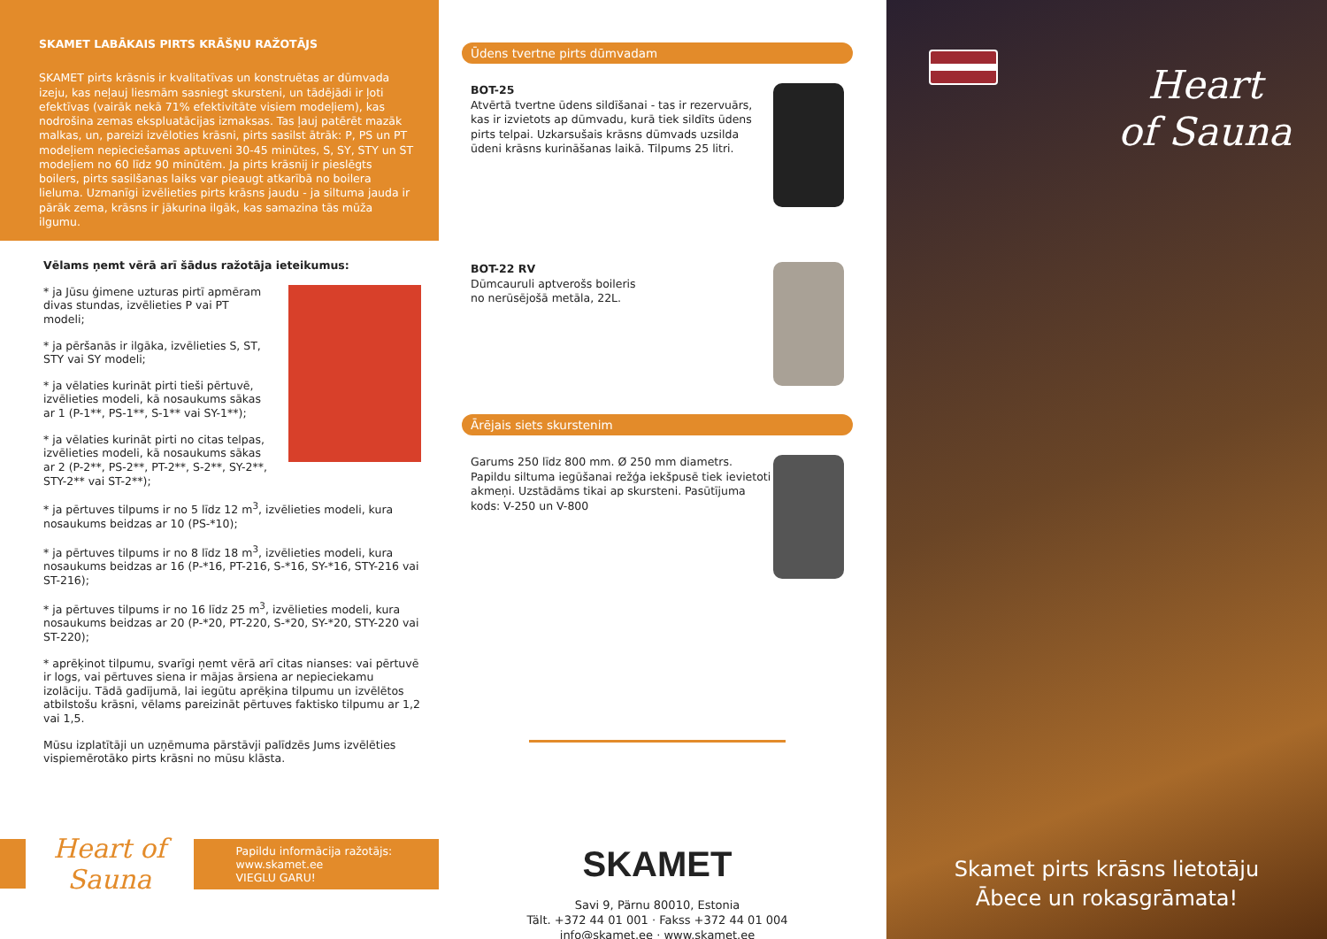SKAMET LABĀKAIS PIRTS KRĀŠŅU RAŽOTĀJS
SKAMET pirts krāsnis ir kvalitatīvas un konstruētas ar dūmvada izeju, kas neļauj liesmām sasniegt skursteni, un tādējādi ir ļoti efektīvas (vairāk nekā 71% efektivitāte visiem modeļiem), kas nodrošina zemas ekspluatācijas izmaksas. Tas ļauj patērēt mazāk malkas, un, pareizi izvēloties krāsni, pirts sasilst ātrāk: P, PS un PT modeļiem nepieciešamas aptuveni 30-45 minūtes, S, SY, STY un ST modeļiem no 60 līdz 90 minūtēm. Ja pirts krāsnij ir pieslēgts boilers, pirts sasilšanas laiks var pieaugt atkarībā no boilera lieluma. Uzmanīgi izvēlieties pirts krāsns jaudu - ja siltuma jauda ir pārāk zema, krāsns ir jākurina ilgāk, kas samazina tās mūža ilgumu.
Vēlams ņemt vērā arī šādus ražotāja ieteikumus:
* ja Jūsu ģimene uzturas pirtī apmēram divas stundas, izvēlieties P vai PT modeli;
* ja pēršanās ir ilgāka, izvēlieties S, ST, STY vai SY modeli;
* ja vēlaties kurināt pirti tieši pērtuvē, izvēlieties modeli, kā nosaukums sākas ar 1 (P-1**, PS-1**, S-1** vai SY-1**);
* ja vēlaties kurināt pirti no citas telpas, izvēlieties modeli, kā nosaukums sākas ar 2 (P-2**, PS-2**, PT-2**, S-2**, SY-2**, STY-2** vai ST-2**);
* ja pērtuves tilpums ir no 5 līdz 12 m<sup>3</sup>, izvēlieties modeli, kura nosaukums beidzas ar 10 (PS-*10);
* ja pērtuves tilpums ir no 8 līdz 18 m<sup>3</sup>, izvēlieties modeli, kura nosaukums beidzas ar 16 (P-*16, PT-216, S-*16, SY-*16, STY-216 vai ST-216);
* ja pērtuves tilpums ir no 16 līdz 25 m<sup>3</sup>, izvēlieties modeli, kura nosaukums beidzas ar 20 (P-*20, PT-220, S-*20, SY-*20, STY-220 vai ST-220);
* aprēķinot tilpumu, svarīgi ņemt vērā arī citas nianses: vai pērtuvē ir logs, vai pērtuves siena ir mājas ārsiena ar nepieciekamu izolāciju. Tādā gadījumā, lai iegūtu aprēķina tilpumu un izvēlētos atbilstošu krāsni, vēlams pareizināt pērtuves faktisko tilpumu ar 1,2 vai 1,5.
Mūsu izplatītāji un uzņēmuma pārstāvji palīdzēs Jums izvēlēties vispiemērotāko pirts krāsni no mūsu klāsta.
Heart of Sauna
Papildu informācija ražotājs:
www.skamet.ee
VIEGLU GARU!
Ūdens tvertne pirts dūmvadam
BOT-25
Atvērtā tvertne ūdens sildīšanai - tas ir rezervuārs, kas ir izvietots ap dūmvadu, kurā tiek sildīts ūdens pirts telpai. Uzkarsušais krāsns dūmvads uzsilda ūdeni krāsns kurināšanas laikā. Tilpums 25 litri.
BOT-22 RV
Dūmcauruli aptverošs boileris
no nerūsējošā metāla, 22L.
Ārējais siets skurstenim
Garums 250 līdz 800 mm. Ø 250 mm diametrs. Papildu siltuma iegūšanai režģa iekšpusē tiek ievietoti akmeņi. Uzstādāms tikai ap skursteni. Pasūtījuma kods: V-250 un V-800
SKAMET
Savi 9, Pärnu 80010, Estonia
Tält. +372 44 01 001 · Fakss +372 44 01 004
info@skamet.ee · www.skamet.ee
Heart
of Sauna
Skamet pirts krāsns lietotāju
Ābece un rokasgrāmata!